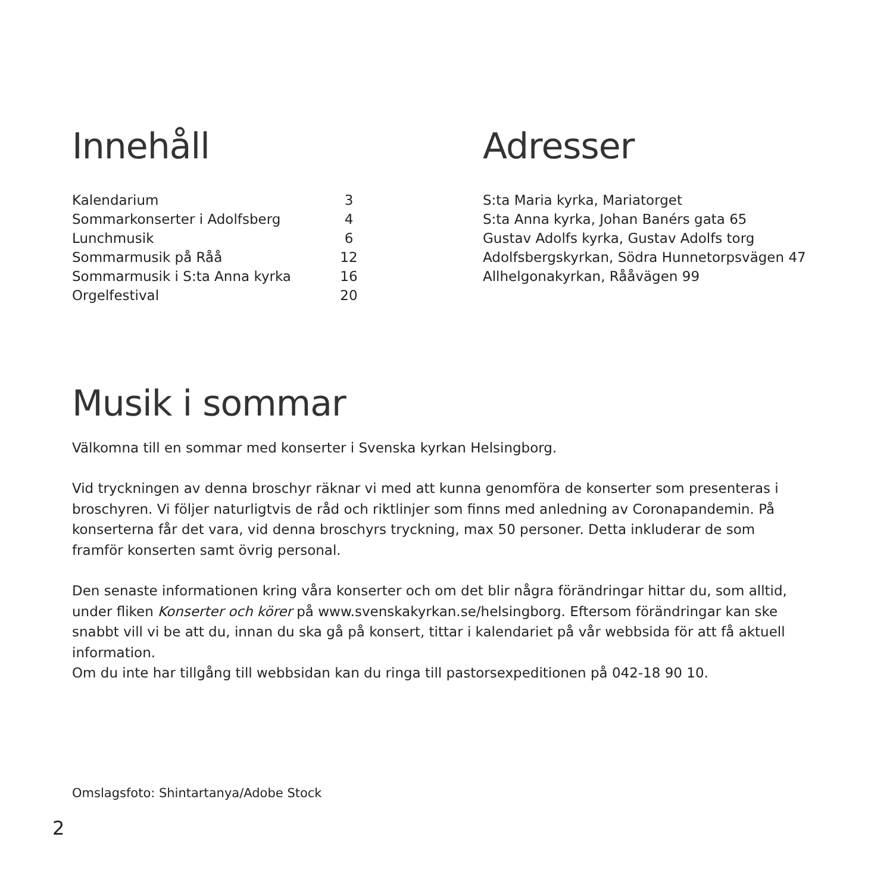Innehåll
| Kalendarium | 3 |
| Sommarkonserter i Adolfsberg | 4 |
| Lunchmusik | 6 |
| Sommarmusik på Råå | 12 |
| Sommarmusik i S:ta Anna kyrka | 16 |
| Orgelfestival | 20 |
Adresser
S:ta Maria kyrka, Mariatorget
S:ta Anna kyrka, Johan Banérs gata 65
Gustav Adolfs kyrka, Gustav Adolfs torg
Adolfsbergskyrkan, Södra Hunnetorpsvägen 47
Allhelgonakyrkan, Rååvägen 99
Musik i sommar
Välkomna till en sommar med konserter i Svenska kyrkan Helsingborg.
Vid tryckningen av denna broschyr räknar vi med att kunna genomföra de konserter som presenteras i broschyren. Vi följer naturligtvis de råd och riktlinjer som finns med anledning av Coronapandemin. På konserterna får det vara, vid denna broschyrs tryckning, max 50 personer. Detta inkluderar de som framför konserten samt övrig personal.
Den senaste informationen kring våra konserter och om det blir några förändringar hittar du, som alltid, under fliken Konserter och körer på www.svenskakyrkan.se/helsingborg. Eftersom förändringar kan ske snabbt vill vi be att du, innan du ska gå på konsert, tittar i kalendariet på vår webbsida för att få aktuell information.
Om du inte har tillgång till webbsidan kan du ringa till pastorsexpeditionen på 042-18 90 10.
Omslagsfoto: Shintartanya/Adobe Stock
2